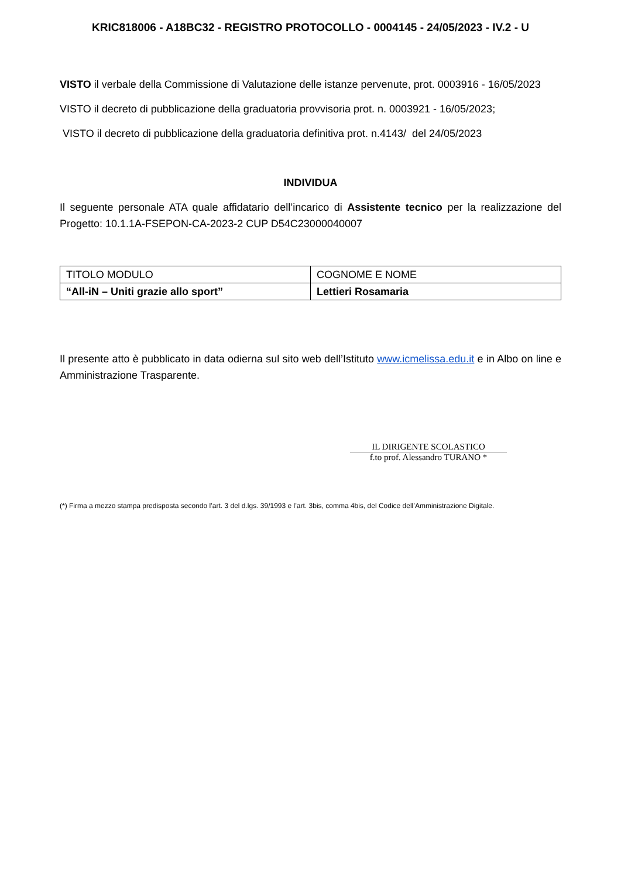KRIC818006 - A18BC32 - REGISTRO PROTOCOLLO - 0004145 - 24/05/2023 - IV.2 - U
VISTO il verbale della Commissione di Valutazione delle istanze pervenute, prot. 0003916 - 16/05/2023
VISTO il decreto di pubblicazione della graduatoria provvisoria prot. n. 0003921 - 16/05/2023;
VISTO il decreto di pubblicazione della graduatoria definitiva prot. n.4143/ del 24/05/2023
INDIVIDUA
Il seguente personale ATA quale affidatario dell’incarico di Assistente tecnico per la realizzazione del Progetto: 10.1.1A-FSEPON-CA-2023-2 CUP D54C23000040007
| TITOLO MODULO | COGNOME E NOME |
| “All-iN – Uniti grazie allo sport” | Lettieri Rosamaria |
Il presente atto è pubblicato in data odierna sul sito web dell’Istituto www.icmelissa.edu.it e in Albo on line e Amministrazione Trasparente.
IL DIRIGENTE SCOLASTICO
f.to prof. Alessandro TURANO *
(*) Firma a mezzo stampa predisposta secondo l’art. 3 del d.lgs. 39/1993 e l’art. 3bis, comma 4bis, del Codice dell’Amministrazione Digitale.